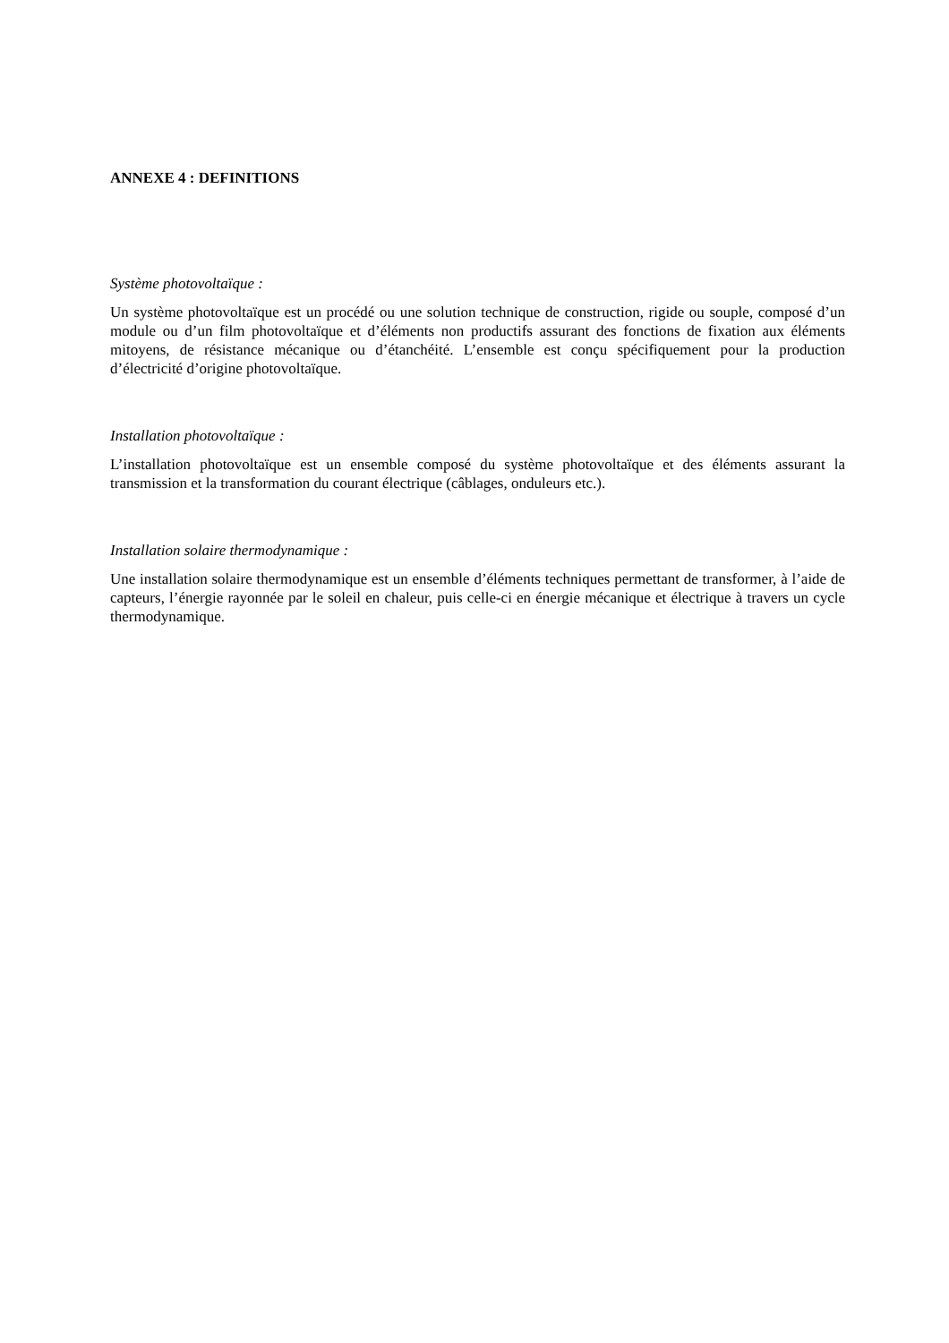ANNEXE 4 : DEFINITIONS
Système photovoltaïque :
Un système photovoltaïque est un procédé ou une solution technique de construction, rigide ou souple, composé d’un module ou d’un film photovoltaïque et d’éléments non productifs assurant des fonctions de fixation aux éléments mitoyens, de résistance mécanique ou d’étanchéité. L’ensemble est conçu spécifiquement pour la production d’électricité d’origine photovoltaïque.
Installation photovoltaïque :
L’installation photovoltaïque est un ensemble composé du système photovoltaïque et des éléments assurant la transmission et la transformation du courant électrique (câblages, onduleurs etc.).
Installation solaire thermodynamique :
Une installation solaire thermodynamique est un ensemble d’éléments techniques permettant de transformer, à l’aide de capteurs, l’énergie rayonnée par le soleil en chaleur, puis celle-ci en énergie mécanique et électrique à travers un cycle thermodynamique.